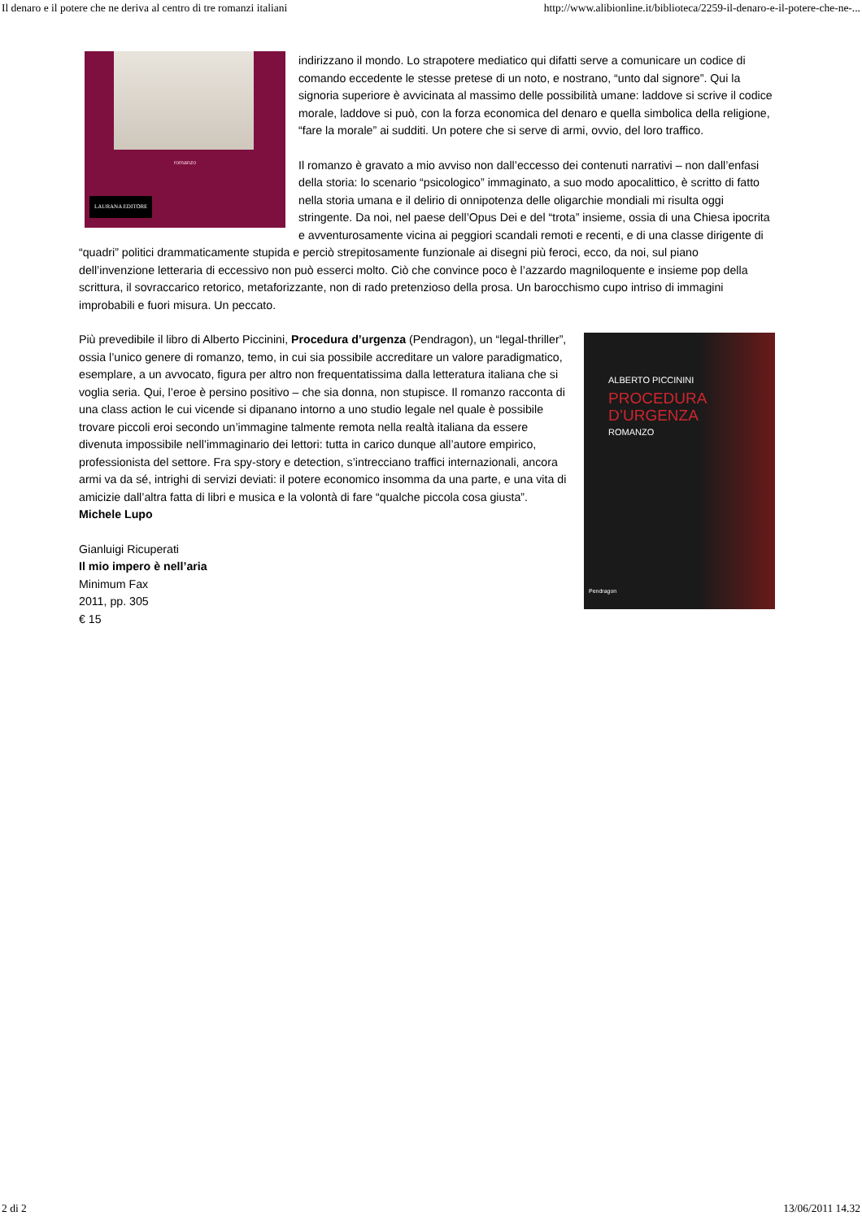Il denaro e il potere che ne deriva al centro di tre romanzi italiani http://www.alibionline.it/biblioteca/2259-il-denaro-e-il-potere-che-ne-...
romanzo
LAURANA EDITORE
indirizzano il mondo. Lo strapotere mediatico qui difatti serve a comunicare un codice di comando eccedente le stesse pretese di un noto, e nostrano, “unto dal signore”. Qui la signoria superiore è avvicinata al massimo delle possibilità umane: laddove si scrive il codice morale, laddove si può, con la forza economica del denaro e quella simbolica della religione, “fare la morale” ai sudditi. Un potere che si serve di armi, ovvio, del loro traffico.
Il romanzo è gravato a mio avviso non dall’eccesso dei contenuti narrativi – non dall’enfasi della storia: lo scenario “psicologico” immaginato, a suo modo apocalittico, è scritto di fatto nella storia umana e il delirio di onnipotenza delle oligarchie mondiali mi risulta oggi stringente. Da noi, nel paese dell’Opus Dei e del “trota” insieme, ossia di una Chiesa ipocrita e avventurosamente vicina ai peggiori scandali remoti e recenti, e di una classe dirigente di “quadri” politici drammaticamente stupida e perciò strepitosamente funzionale ai disegni più feroci, ecco, da noi, sul piano dell’invenzione letteraria di eccessivo non può esserci molto. Ciò che convince poco è l’azzardo magniloquente e insieme pop della scrittura, il sovraccarico retorico, metaforizzante, non di rado pretenzioso della prosa. Un barocchismo cupo intriso di immagini improbabili e fuori misura. Un peccato.
ALBERTO PICCININI
PROCEDURA
D’URGENZA
ROMANZO
Pendragon
Più prevedibile il libro di Alberto Piccinini, Procedura d’urgenza (Pendragon), un “legal-thriller”, ossia l’unico genere di romanzo, temo, in cui sia possibile accreditare un valore paradigmatico, esemplare, a un avvocato, figura per altro non frequentatissima dalla letteratura italiana che si voglia seria. Qui, l’eroe è persino positivo – che sia donna, non stupisce. Il romanzo racconta di una class action le cui vicende si dipanano intorno a uno studio legale nel quale è possibile trovare piccoli eroi secondo un’immagine talmente remota nella realtà italiana da essere divenuta impossibile nell’immaginario dei lettori: tutta in carico dunque all’autore empirico, professionista del settore. Fra spy-story e detection, s’intrecciano traffici internazionali, ancora armi va da sé, intrighi di servizi deviati: il potere economico insomma da una parte, e una vita di amicizie dall’altra fatta di libri e musica e la volontà di fare “qualche piccola cosa giusta”.
Michele Lupo
Gianluigi Ricuperati
Il mio impero è nell’aria
Minimum Fax
2011, pp. 305
€ 15
2 di 2 13/06/2011 14.32